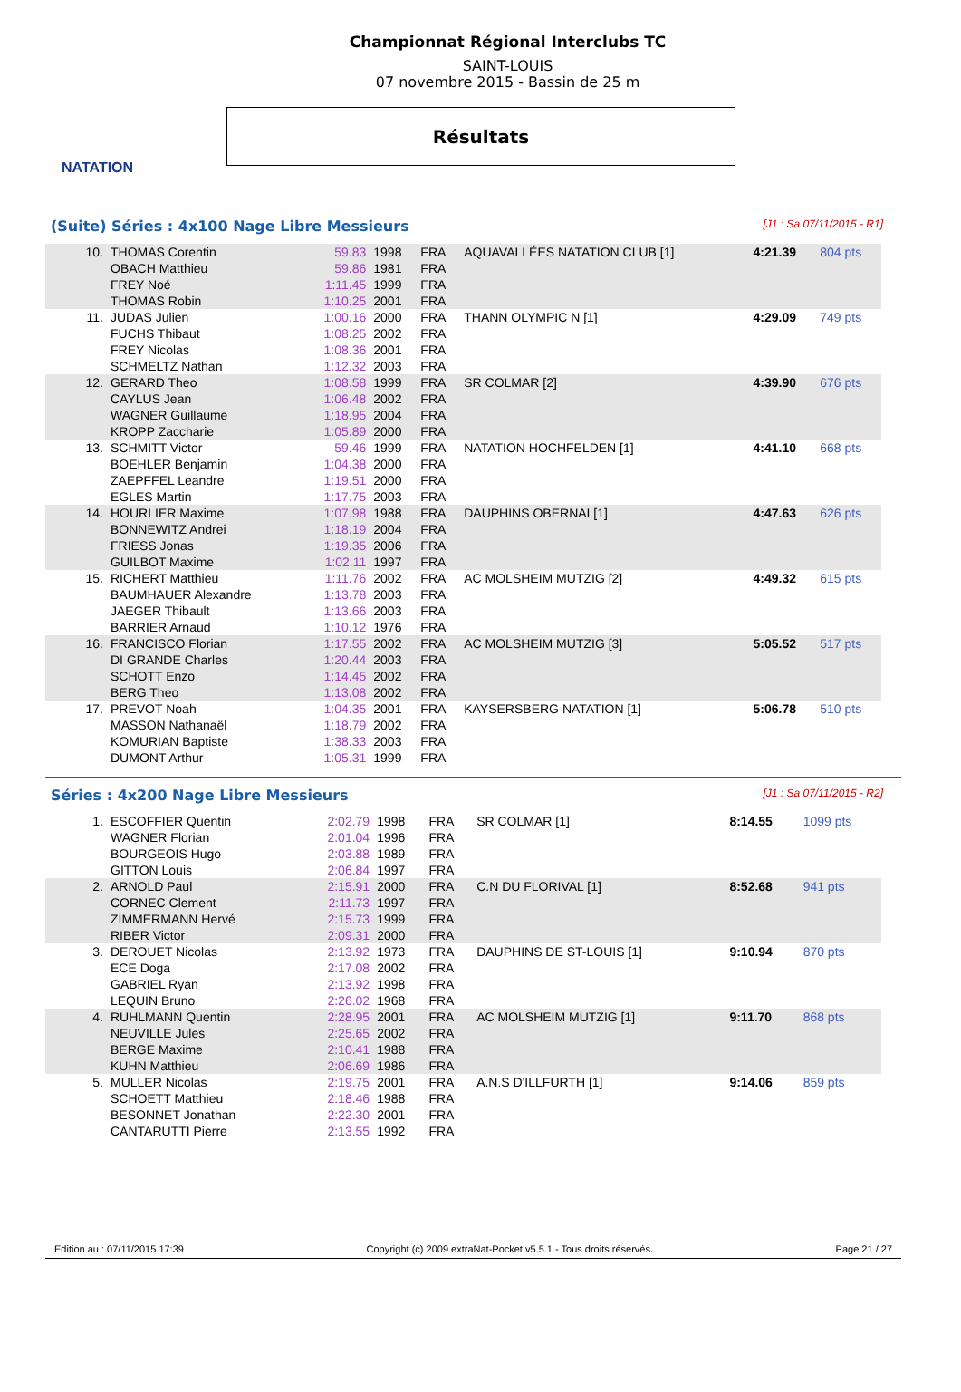NATATION
Championnat Régional Interclubs TC
SAINT-LOUIS
07 novembre 2015 - Bassin de 25 m
Résultats
(Suite) Séries : 4x100 Nage Libre Messieurs [J1 : Sa 07/11/2015 - R1]
| 10. | THOMAS Corentin | 59.83 | 1998 | FRA | AQUAVALLÉES NATATION CLUB [1] | 4:21.39 | 804 pts |
| | OBACH Matthieu | 59.86 | 1981 | FRA | | | |
| | FREY Noé | 1:11.45 | 1999 | FRA | | | |
| | THOMAS Robin | 1:10.25 | 2001 | FRA | | | |
| 11. | JUDAS Julien | 1:00.16 | 2000 | FRA | THANN OLYMPIC N [1] | 4:29.09 | 749 pts |
| | FUCHS Thibaut | 1:08.25 | 2002 | FRA | | | |
| | FREY Nicolas | 1:08.36 | 2001 | FRA | | | |
| | SCHMELTZ Nathan | 1:12.32 | 2003 | FRA | | | |
| 12. | GERARD Theo | 1:08.58 | 1999 | FRA | SR COLMAR [2] | 4:39.90 | 676 pts |
| | CAYLUS Jean | 1:06.48 | 2002 | FRA | | | |
| | WAGNER Guillaume | 1:18.95 | 2004 | FRA | | | |
| | KROPP Zaccharie | 1:05.89 | 2000 | FRA | | | |
| 13. | SCHMITT Victor | 59.46 | 1999 | FRA | NATATION HOCHFELDEN [1] | 4:41.10 | 668 pts |
| | BOEHLER Benjamin | 1:04.38 | 2000 | FRA | | | |
| | ZAEPFFEL Leandre | 1:19.51 | 2000 | FRA | | | |
| | EGLES Martin | 1:17.75 | 2003 | FRA | | | |
| 14. | HOURLIER Maxime | 1:07.98 | 1988 | FRA | DAUPHINS OBERNAI [1] | 4:47.63 | 626 pts |
| | BONNEWITZ Andrei | 1:18.19 | 2004 | FRA | | | |
| | FRIESS Jonas | 1:19.35 | 2006 | FRA | | | |
| | GUILBOT Maxime | 1:02.11 | 1997 | FRA | | | |
| 15. | RICHERT Matthieu | 1:11.76 | 2002 | FRA | AC MOLSHEIM MUTZIG [2] | 4:49.32 | 615 pts |
| | BAUMHAUER Alexandre | 1:13.78 | 2003 | FRA | | | |
| | JAEGER Thibault | 1:13.66 | 2003 | FRA | | | |
| | BARRIER Arnaud | 1:10.12 | 1976 | FRA | | | |
| 16. | FRANCISCO Florian | 1:17.55 | 2002 | FRA | AC MOLSHEIM MUTZIG [3] | 5:05.52 | 517 pts |
| | DI GRANDE Charles | 1:20.44 | 2003 | FRA | | | |
| | SCHOTT Enzo | 1:14.45 | 2002 | FRA | | | |
| | BERG Theo | 1:13.08 | 2002 | FRA | | | |
| 17. | PREVOT Noah | 1:04.35 | 2001 | FRA | KAYSERSBERG NATATION [1] | 5:06.78 | 510 pts |
| | MASSON Nathanaël | 1:18.79 | 2002 | FRA | | | |
| | KOMURIAN Baptiste | 1:38.33 | 2003 | FRA | | | |
| | DUMONT Arthur | 1:05.31 | 1999 | FRA | | | |
Séries : 4x200 Nage Libre Messieurs [J1 : Sa 07/11/2015 - R2]
| 1. | ESCOFFIER Quentin | 2:02.79 | 1998 | FRA | SR COLMAR [1] | 8:14.55 | 1099 pts |
| | WAGNER Florian | 2:01.04 | 1996 | FRA | | | |
| | BOURGEOIS Hugo | 2:03.88 | 1989 | FRA | | | |
| | GITTON Louis | 2:06.84 | 1997 | FRA | | | |
| 2. | ARNOLD Paul | 2:15.91 | 2000 | FRA | C.N DU FLORIVAL [1] | 8:52.68 | 941 pts |
| | CORNEC Clement | 2:11.73 | 1997 | FRA | | | |
| | ZIMMERMANN Hervé | 2:15.73 | 1999 | FRA | | | |
| | RIBER Victor | 2:09.31 | 2000 | FRA | | | |
| 3. | DEROUET Nicolas | 2:13.92 | 1973 | FRA | DAUPHINS DE ST-LOUIS [1] | 9:10.94 | 870 pts |
| | ECE Doga | 2:17.08 | 2002 | FRA | | | |
| | GABRIEL Ryan | 2:13.92 | 1998 | FRA | | | |
| | LEQUIN Bruno | 2:26.02 | 1968 | FRA | | | |
| 4. | RUHLMANN Quentin | 2:28.95 | 2001 | FRA | AC MOLSHEIM MUTZIG [1] | 9:11.70 | 868 pts |
| | NEUVILLE Jules | 2:25.65 | 2002 | FRA | | | |
| | BERGE Maxime | 2:10.41 | 1988 | FRA | | | |
| | KUHN Matthieu | 2:06.69 | 1986 | FRA | | | |
| 5. | MULLER Nicolas | 2:19.75 | 2001 | FRA | A.N.S D'ILLFURTH [1] | 9:14.06 | 859 pts |
| | SCHOETT Matthieu | 2:18.46 | 1988 | FRA | | | |
| | BESONNET Jonathan | 2:22.30 | 2001 | FRA | | | |
| | CANTARUTTI Pierre | 2:13.55 | 1992 | FRA | | | |
Edition au : 07/11/2015 17:39 Copyright (c) 2009 extraNat-Pocket v5.5.1 - Tous droits réservés. Page 21 / 27